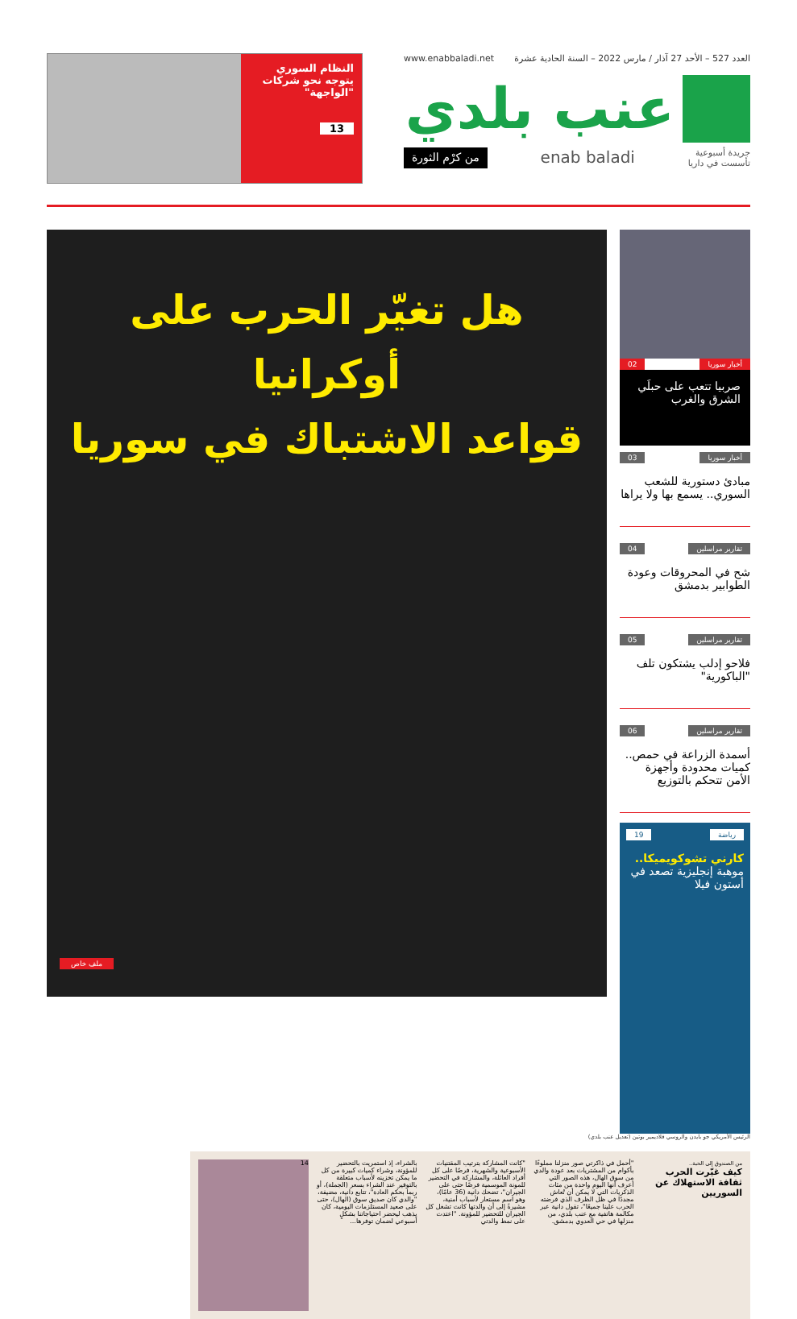العدد 527 – الأحد 27 آذار / مارس 2022 – السنة الحادية عشرة www.enabbaladi.net
عنب بلدي
جريدة أسبوعية
تأسست في داريا enab baladi من كرْم الثورة
النظام السوري يتوجه نحو شركات "الواجهة"
13
أخبار سوريا 02
صربيا تتعب على حبلَي الشرق والغرب
أخبار سوريا 03
مبادئ دستورية للشعب السوري.. يسمع بها ولا يراها
تقارير مراسلين 04
شح في المحروقات وعودة الطوابير بدمشق
تقارير مراسلين 05
فلاحو إدلب يشتكون تلف "الباكورية"
تقارير مراسلين 06
أسمدة الزراعة في حمص.. كميات محدودة وأجهزة الأمن تتحكم بالتوزيع
رياضة 19
كارني تشوكويميكا..
موهبة إنجليزية تصعد في أستون فيلا
هل تغيّر الحرب على أوكرانيا
قواعد الاشتباك في سوريا
ملف خاص
الرئيس الأمريكي جو بايدن والروسي فلاديمير بوتين (تعديل عنب بلدي)
من الصندوق إلى الحبة..
كيف غيّرت الحرب ثقافة الاستهلاك عن السوريين
"أحمل في ذاكرتي صور منزلنا مملوءًا بأكوام من المشتريات بعد عودة والدي من سوق الهال، هذه الصور التي أعرف أنها اليوم واحدة من مئات الذكريات التي لا يمكن أن تُعاش مجددًا في ظل الظرف الذي فرضته الحرب علينا جميعًا"، تقول دانية عبر مكالمة هاتفية مع عنب بلدي، من منزلها في حي العدوي بدمشق.
"كانت المشاركة بترتيب المقتنيات الأسبوعية والشهرية، فرضًا على كل أفراد العائلة، والمشاركة في التحضير للمونة الموسمية فرضًا حتى على الجيران"، تضحك دانية (36 عامًا)، وهو اسم مستعار لأسباب أمنية، مشيرةً إلى أن والدتها كانت تشغل كل الجيران للتحضير للمؤونة. "اعتدت على نمط والدتي
بالشراء، إذ استمريت بالتحضير للمؤونة، وشراء كميات كبيرة من كل ما يمكن تخزينه لأسباب متعلقة بالتوفير عند الشراء بسعر (الجملة)، أو ربما بحكم العادة"، تتابع دانية، مضيفة، "والدي كان صديق سوق (الهال)، حتى على صعيد المستلزمات اليومية، كان يذهب ليحضر احتياجاتنا بشكلٍ أسبوعي لضمان توفرها...
14